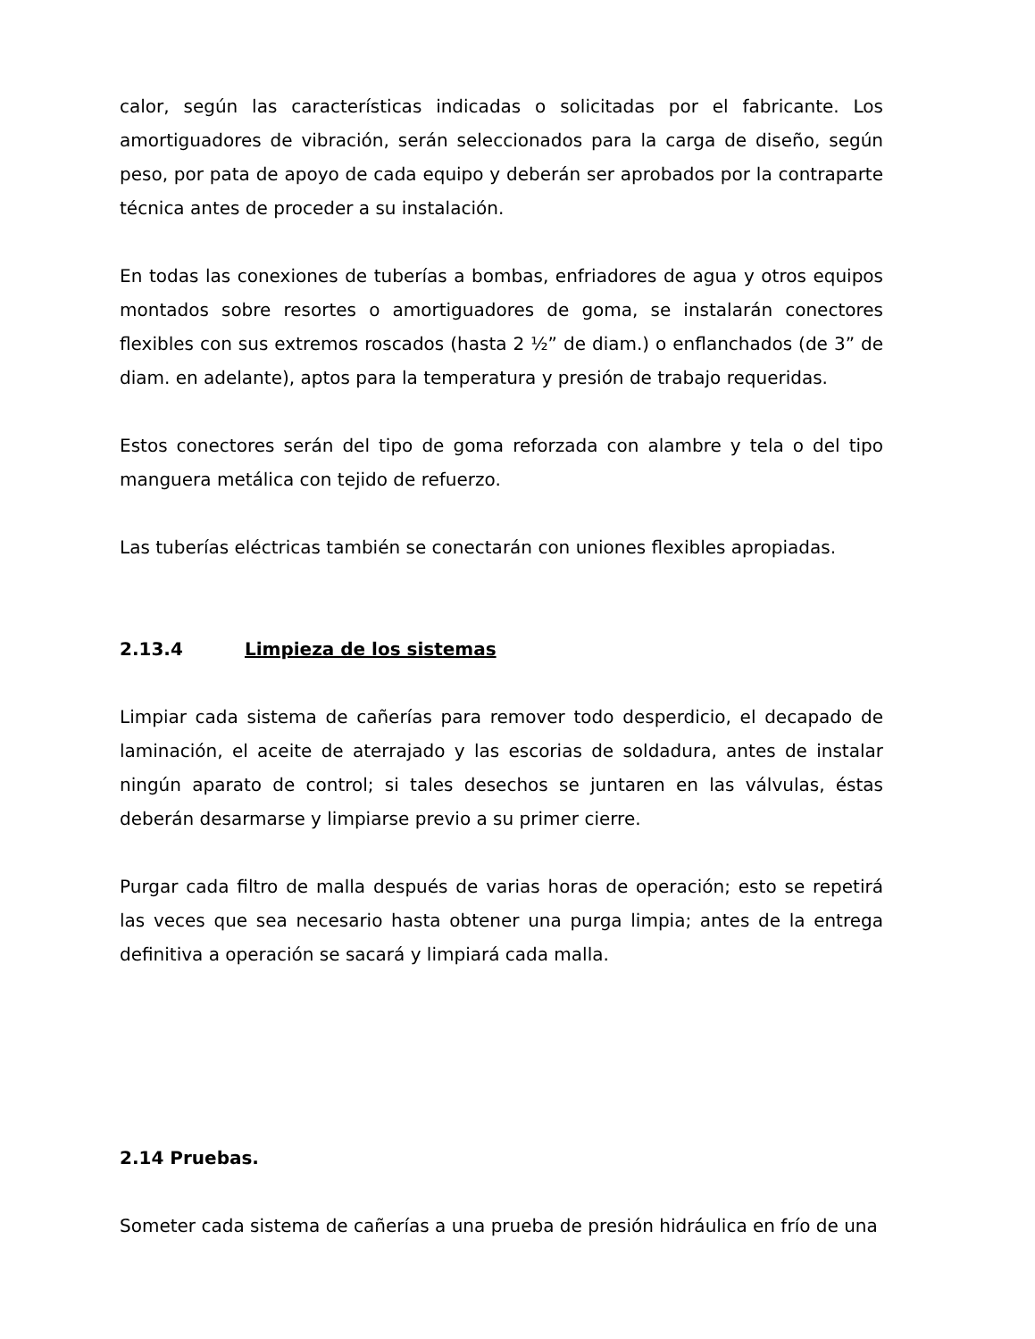calor, según las características indicadas o solicitadas por el fabricante. Los amortiguadores de vibración, serán seleccionados para la carga de diseño, según peso, por pata de apoyo de cada equipo y deberán ser aprobados por la contraparte técnica antes de proceder a su instalación.
En todas las conexiones de tuberías a bombas, enfriadores de agua y otros equipos montados sobre resortes o amortiguadores de goma, se instalarán conectores flexibles con sus extremos roscados (hasta 2 ½” de diam.) o enflanchados (de 3” de diam. en adelante), aptos para la temperatura y presión de trabajo requeridas.
Estos conectores serán del tipo de goma reforzada con alambre y tela o del tipo manguera metálica con tejido de refuerzo.
Las tuberías eléctricas también se conectarán con uniones flexibles apropiadas.
2.13.4 Limpieza de los sistemas
Limpiar cada sistema de cañerías para remover todo desperdicio, el decapado de laminación, el aceite de aterrajado y las escorias de soldadura, antes de instalar ningún aparato de control; si tales desechos se juntaren en las válvulas, éstas deberán desarmarse y limpiarse previo a su primer cierre.
Purgar cada filtro de malla después de varias horas de operación; esto se repetirá las veces que sea necesario hasta obtener una purga limpia; antes de la entrega definitiva a operación se sacará y limpiará cada malla.
2.14 Pruebas.
Someter cada sistema de cañerías a una prueba de presión hidráulica en frío de una